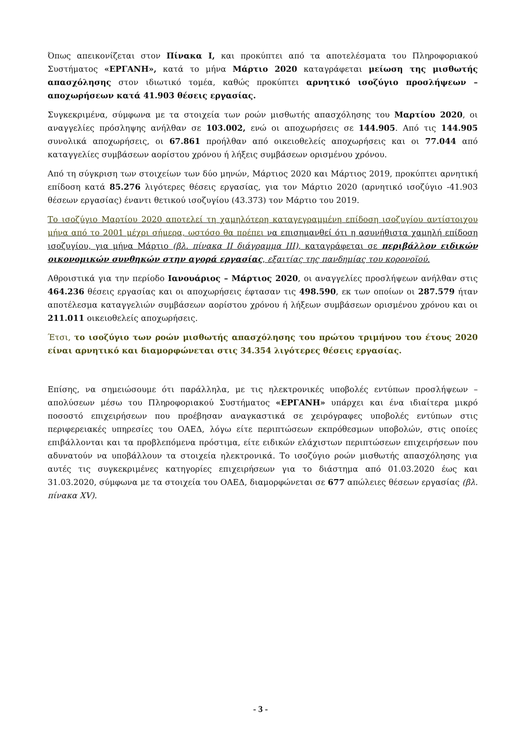Όπως απεικονίζεται στον Πίνακα Ι, και προκύπτει από τα αποτελέσματα του Πληροφοριακού Συστήματος «ΕΡΓΑΝΗ», κατά το μήνα Μάρτιο 2020 καταγράφεται μείωση της μισθωτής απασχόλησης στον ιδιωτικό τομέα, καθώς προκύπτει αρνητικό ισοζύγιο προσλήψεων – αποχωρήσεων κατά 41.903 θέσεις εργασίας.
Συγκεκριμένα, σύμφωνα με τα στοιχεία των ροών μισθωτής απασχόλησης του Μαρτίου 2020, οι αναγγελίες πρόσληψης ανήλθαν σε 103.002, ενώ οι αποχωρήσεις σε 144.905. Από τις 144.905 συνολικά αποχωρήσεις, οι 67.861 προήλθαν από οικειοθελείς αποχωρήσεις και οι 77.044 από καταγγελίες συμβάσεων αορίστου χρόνου ή λήξεις συμβάσεων ορισμένου χρόνου.
Από τη σύγκριση των στοιχείων των δύο μηνών, Μάρτιος 2020 και Μάρτιος 2019, προκύπτει αρνητική επίδοση κατά 85.276 λιγότερες θέσεις εργασίας, για τον Μάρτιο 2020 (αρνητικό ισοζύγιο -41.903 θέσεων εργασίας) έναντι θετικού ισοζυγίου (43.373) τον Μάρτιο του 2019.
Το ισοζύγιο Μαρτίου 2020 αποτελεί τη χαμηλότερη καταγεγραμμένη επίδοση ισοζυγίου αντίστοιχου μήνα από το 2001 μέχρι σήμερα, ωστόσο θα πρέπει να επισημανθεί ότι η ασυνήθιστα χαμηλή επίδοση ισοζυγίου, για μήνα Μάρτιο (βλ. πίνακα ΙΙ διάγραμμα ΙΙΙ), καταγράφεται σε περιβάλλον ειδικών οικονομικών συνθηκών στην αγορά εργασίας, εξαιτίας της πανδημίας του κορονοϊού.
Αθροιστικά για την περίοδο Ιανουάριος – Μάρτιος 2020, οι αναγγελίες προσλήψεων ανήλθαν στις 464.236 θέσεις εργασίας και οι αποχωρήσεις έφτασαν τις 498.590, εκ των οποίων οι 287.579 ήταν αποτέλεσμα καταγγελιών συμβάσεων αορίστου χρόνου ή λήξεων συμβάσεων ορισμένου χρόνου και οι 211.011 οικειοθελείς αποχωρήσεις.
Έτσι, το ισοζύγιο των ροών μισθωτής απασχόλησης του πρώτου τριμήνου του έτους 2020 είναι αρνητικό και διαμορφώνεται στις 34.354 λιγότερες θέσεις εργασίας.
Επίσης, να σημειώσουμε ότι παράλληλα, με τις ηλεκτρονικές υποβολές εντύπων προσλήψεων – απολύσεων μέσω του Πληροφοριακού Συστήματος «ΕΡΓΑΝΗ» υπάρχει και ένα ιδιαίτερα μικρό ποσοστό επιχειρήσεων που προέβησαν αναγκαστικά σε χειρόγραφες υποβολές εντύπων στις περιφερειακές υπηρεσίες του ΟΑΕΔ, λόγω είτε περιπτώσεων εκπρόθεσμων υποβολών, στις οποίες επιβάλλονται και τα προβλεπόμενα πρόστιμα, είτε ειδικών ελάχιστων περιπτώσεων επιχειρήσεων που αδυνατούν να υποβάλλουν τα στοιχεία ηλεκτρονικά. Το ισοζύγιο ροών μισθωτής απασχόλησης για αυτές τις συγκεκριμένες κατηγορίες επιχειρήσεων για το διάστημα από 01.03.2020 έως και 31.03.2020, σύμφωνα με τα στοιχεία του ΟΑΕΔ, διαμορφώνεται σε 677 απώλειες θέσεων εργασίας (βλ. πίνακα XV).
- 3 -